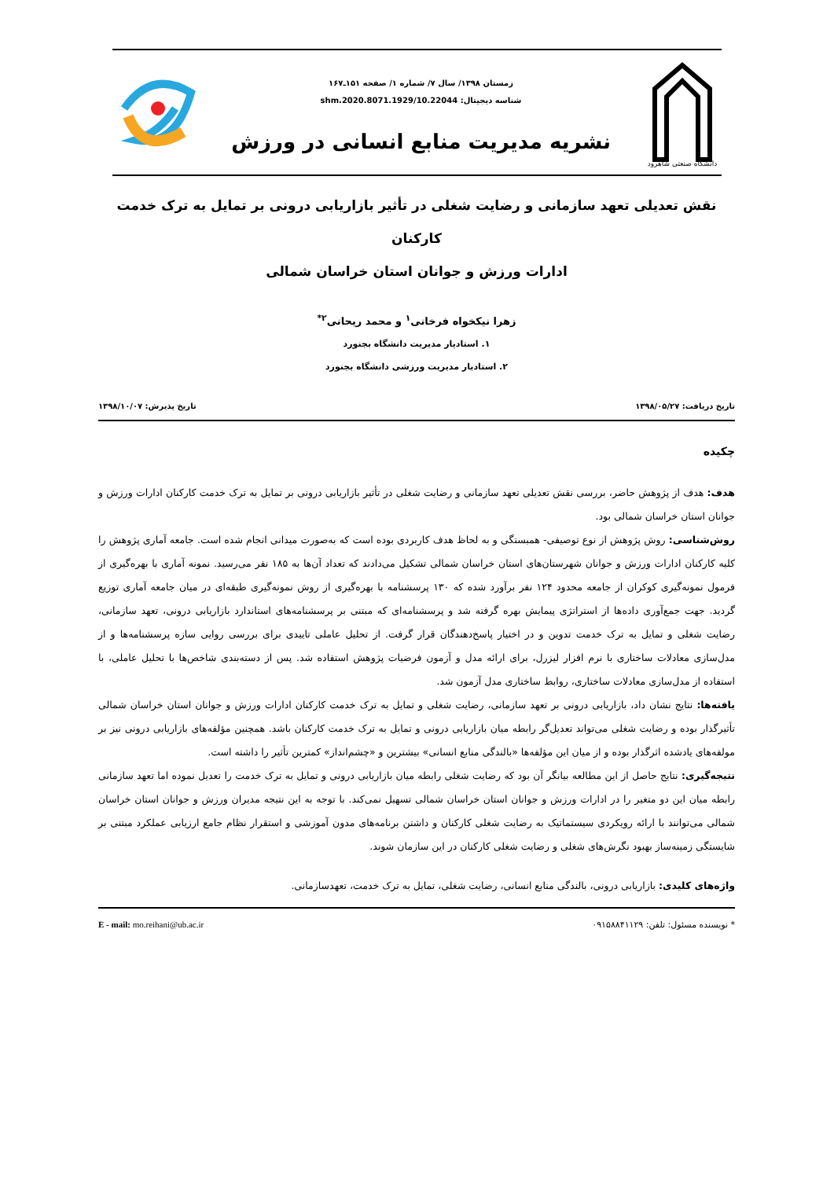دانشگاه صنعتی شاهرود
زمستان ۱۳۹۸/ سال ۷/ شماره ۱/ صفحه ۱۵۱ـ۱۶۷
شناسه دیجیتال: shm.2020.8071.1929/10.22044
نشریه مدیریت منابع انسانی در ورزش
نقش تعدیلی تعهد سازمانی و رضایت شغلی در تأثیر بازاریابی درونی بر تمایل به ترک خدمت کارکنان
ادارات ورزش و جوانان استان خراسان شمالی
زهرا نیکخواه فرخانی<sup>۱</sup> و محمد ریحانی<sup>۲*</sup>
۱. استادیار مدیریت دانشگاه بجنورد
۲. استادیار مدیریت ورزشی دانشگاه بجنورد
تاریخ دریافت: ۱۳۹۸/۰۵/۲۷ تاریخ پذیرش: ۱۳۹۸/۱۰/۰۷
چکیده
هدف: هدف از پژوهش حاضر، بررسی نقش تعدیلی تعهد سازمانی و رضایت شغلی در تأثیر بازاریابی درونی بر تمایل به ترک خدمت کارکنان ادارات ورزش و جوانان استان خراسان شمالی بود.
روش‌شناسی: روش پژوهش از نوع توصیفی- همبستگی و به لحاظ هدف کاربردی بوده است که به‌صورت میدانی انجام شده است. جامعه آماری پژوهش را کلیه کارکنان ادارات ورزش و جوانان شهرستان‌های استان خراسان شمالی تشکیل می‌دادند که تعداد آن‌ها به ۱۸۵ نفر می‌رسید. نمونه آماری با بهره‌گیری از فرمول نمونه‌گیری کوکران از جامعه محدود ۱۲۴ نفر برآورد شده که ۱۳۰ پرسشنامه با بهره‌گیری از روش نمونه‌گیری طبقه‌ای در میان جامعه آماری توزیع گردید. جهت جمع‌آوری داده‌ها از استراتژی پیمایش بهره گرفته شد و پرسشنامه‌ای که مبتنی بر پرسشنامه‌های استاندارد بازاریابی درونی، تعهد سازمانی، رضایت شغلی و تمایل به ترک خدمت تدوین و در اختیار پاسخ‌دهندگان قرار گرفت. از تحلیل عاملی تاییدی برای بررسی روایی سازه پرسشنامه‌ها و از مدل‌سازی معادلات ساختاری با نرم افزار لیزرل، برای ارائه مدل و آزمون فرضیات پژوهش استفاده شد. پس از دسته‌بندی شاخص‌ها با تحلیل عاملی، با استفاده از مدل‌سازی معادلات ساختاری، روابط ساختاری مدل آزمون شد.
یافته‌ها: نتایج نشان داد، بازاریابی درونی بر تعهد سازمانی، رضایت شغلی و تمایل به ترک خدمت کارکنان ادارات ورزش و جوانان استان خراسان شمالی تأثیرگذار بوده و رضایت شغلی می‌تواند تعدیل‌گر رابطه میان بازاریابی درونی و تمایل به ترک خدمت کارکنان باشد. همچنین مؤلفه‌های بازاریابی درونی نیز بر مولفه‌های یادشده اثرگذار بوده و از میان این مؤلفه‌ها «بالندگی منابع انسانی» بیشترین و «چشم‌انداز» کمترین تأثیر را داشته است.
نتیجه‌گیری: نتایج حاصل از این مطالعه بیانگر آن بود که رضایت شغلی رابطه میان بازاریابی درونی و تمایل به ترک خدمت را تعدیل نموده اما تعهد سازمانی رابطه میان این دو متغیر را در ادارات ورزش و جوانان استان خراسان شمالی تسهیل نمی‌کند. با توجه به این نتیجه مدیران ورزش و جوانان استان خراسان شمالی می‌توانند با ارائه رویکردی سیستماتیک به رضایت شغلی کارکنان و داشتن برنامه‌های مدون آموزشی و استقرار نظام جامع ارزیابی عملکرد مبتنی بر شایستگی زمینه‌ساز بهبود نگرش‌های شغلی و رضایت شغلی کارکنان در این سازمان شوند.
واژه‌های کلیدی: بازاریابی درونی، بالندگی منابع انسانی، رضایت شغلی، تمایل به ترک خدمت، تعهدسازمانی.
* نویسنده مسئول: تلفن: ۰۹۱۵۸۸۴۱۱۲۹ E - mail: mo.reihani@ub.ac.ir